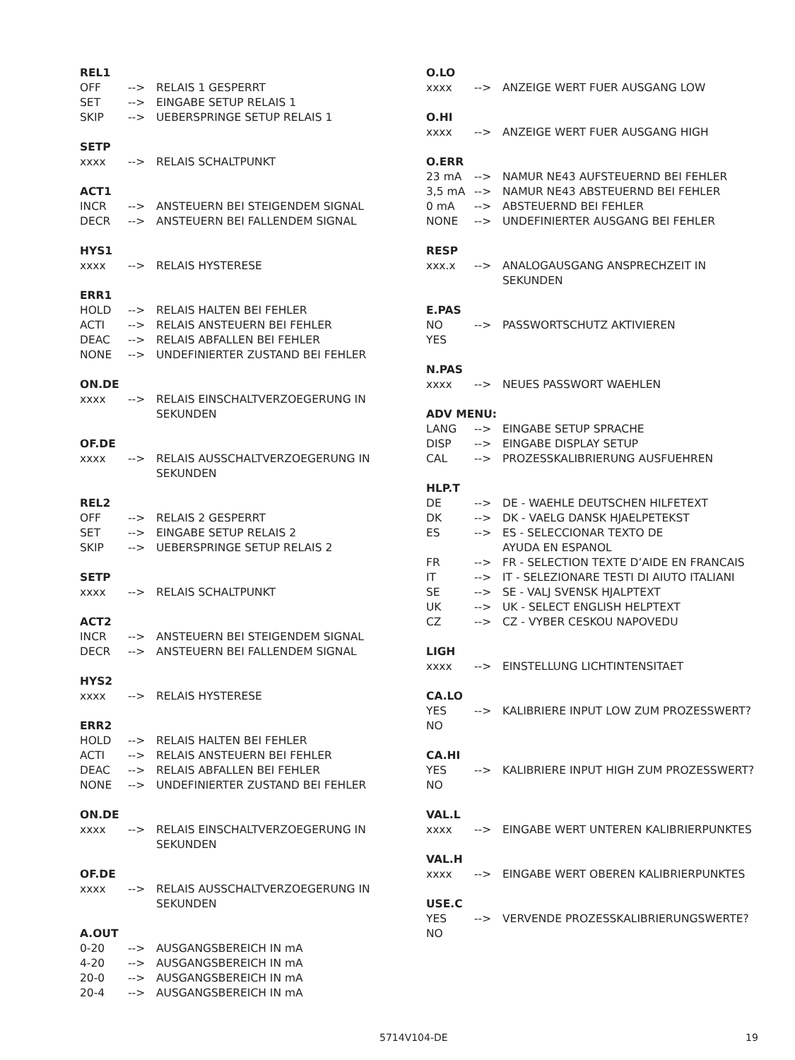REL1
OFF --> RELAIS 1 GESPERRT
SET --> EINGABE SETUP RELAIS 1
SKIP --> UEBERSPRINGE SETUP RELAIS 1
SETP
xxxx --> RELAIS SCHALTPUNKT
ACT1
INCR --> ANSTEUERN BEI STEIGENDEM SIGNAL
DECR --> ANSTEUERN BEI FALLENDEM SIGNAL
HYS1
xxxx --> RELAIS HYSTERESE
ERR1
HOLD --> RELAIS HALTEN BEI FEHLER
ACTI --> RELAIS ANSTEUERN BEI FEHLER
DEAC --> RELAIS ABFALLEN BEI FEHLER
NONE --> UNDEFINIERTER ZUSTAND BEI FEHLER
ON.DE
xxxx --> RELAIS EINSCHALTVERZOEGERUNG IN SEKUNDEN
OF.DE
xxxx --> RELAIS AUSSCHALTVERZOEGERUNG IN SEKUNDEN
REL2
OFF --> RELAIS 2 GESPERRT
SET --> EINGABE SETUP RELAIS 2
SKIP --> UEBERSPRINGE SETUP RELAIS 2
SETP
xxxx --> RELAIS SCHALTPUNKT
ACT2
INCR --> ANSTEUERN BEI STEIGENDEM SIGNAL
DECR --> ANSTEUERN BEI FALLENDEM SIGNAL
HYS2
xxxx --> RELAIS HYSTERESE
ERR2
HOLD --> RELAIS HALTEN BEI FEHLER
ACTI --> RELAIS ANSTEUERN BEI FEHLER
DEAC --> RELAIS ABFALLEN BEI FEHLER
NONE --> UNDEFINIERTER ZUSTAND BEI FEHLER
ON.DE
xxxx --> RELAIS EINSCHALTVERZOEGERUNG IN SEKUNDEN
OF.DE
xxxx --> RELAIS AUSSCHALTVERZOEGERUNG IN SEKUNDEN
A.OUT
0-20 --> AUSGANGSBEREICH IN mA
4-20 --> AUSGANGSBEREICH IN mA
20-0 --> AUSGANGSBEREICH IN mA
20-4 --> AUSGANGSBEREICH IN mA
O.LO
xxxx --> ANZEIGE WERT FUER AUSGANG LOW
O.HI
xxxx --> ANZEIGE WERT FUER AUSGANG HIGH
O.ERR
23 mA --> NAMUR NE43 AUFSTEUERND BEI FEHLER
3,5 mA --> NAMUR NE43 ABSTEUERND BEI FEHLER
0 mA --> ABSTEUERND BEI FEHLER
NONE --> UNDEFINIERTER AUSGANG BEI FEHLER
RESP
xxx.x --> ANALOGAUSGANG ANSPRECHZEIT IN
SEKUNDEN
E.PAS
NO --> PASSWORTSCHUTZ AKTIVIEREN
YES
N.PAS
xxxx --> NEUES PASSWORT WAEHLEN
ADV MENU:
LANG --> EINGABE SETUP SPRACHE
DISP --> EINGABE DISPLAY SETUP
CAL --> PROZESSKALIBRIERUNG AUSFUEHREN
HLP.T
DE --> DE - WAEHLE DEUTSCHEN HILFETEXT
DK --> DK - VAELG DANSK HJAELPETEKST
ES --> ES - SELECCIONAR TEXTO DE
AYUDA EN ESPANOL
FR --> FR - SELECTION TEXTE D’AIDE EN FRANCAIS
IT --> IT - SELEZIONARE TESTI DI AIUTO ITALIANI
SE --> SE - VALJ SVENSK HJALPTEXT
UK --> UK - SELECT ENGLISH HELPTEXT
CZ --> CZ - VYBER CESKOU NAPOVEDU
LIGH
xxxx --> EINSTELLUNG LICHTINTENSITAET
CA.LO
YES --> KALIBRIERE INPUT LOW ZUM PROZESSWERT?
NO
CA.HI
YES --> KALIBRIERE INPUT HIGH ZUM PROZESSWERT?
NO
VAL.L
xxxx --> EINGABE WERT UNTEREN KALIBRIERPUNKTES
VAL.H
xxxx --> EINGABE WERT OBEREN KALIBRIERPUNKTES
USE.C
YES --> VERVENDE PROZESSKALIBRIERUNGSWERTE?
NO
5714V104-DE 19